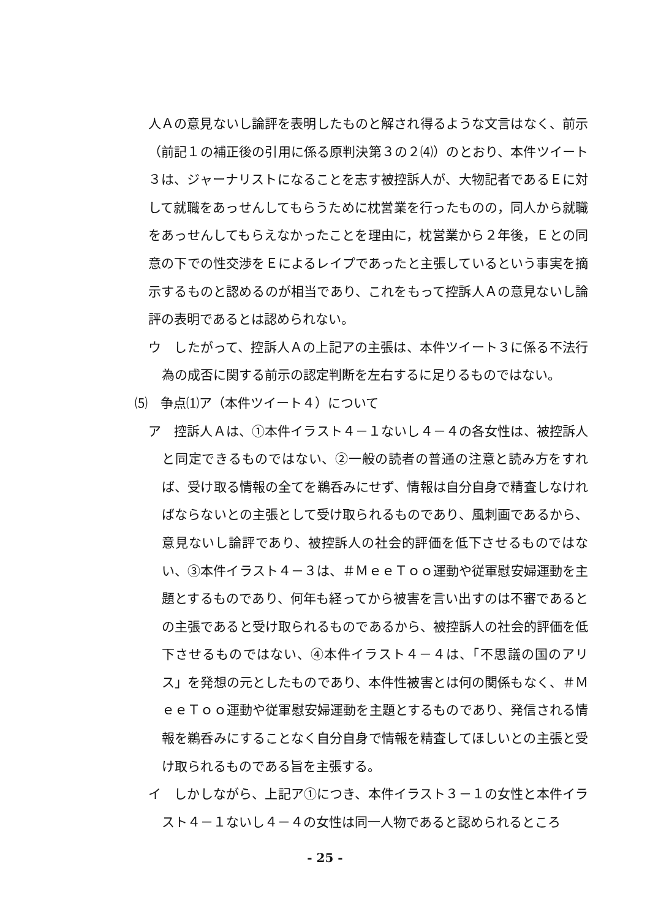人Ａの意見ないし論評を表明したものと解され得るような文言はなく、前示（前記１の補正後の引用に係る原判決第３の２⑷）のとおり、本件ツイート３は、ジャーナリストになることを志す被控訴人が、大物記者であるＥに対して就職をあっせんしてもらうために枕営業を行ったものの，同人から就職をあっせんしてもらえなかったことを理由に，枕営業から２年後，Ｅとの同意の下での性交渉をＥによるレイプであったと主張しているという事実を摘示するものと認めるのが相当であり、これをもって控訴人Ａの意見ないし論評の表明であるとは認められない。
ウ　したがって、控訴人Ａの上記アの主張は、本件ツイート３に係る不法行為の成否に関する前示の認定判断を左右するに足りるものではない。
⑸　争点⑴ア（本件ツイート４）について
ア　控訴人Ａは、①本件イラスト４－１ないし４－４の各女性は、被控訴人と同定できるものではない、②一般の読者の普通の注意と読み方をすれば、受け取る情報の全てを鵜呑みにせず、情報は自分自身で精査しなければならないとの主張として受け取られるものであり、風刺画であるから、意見ないし論評であり、被控訴人の社会的評価を低下させるものではない、③本件イラスト４－３は、＃ＭｅｅＴｏｏ運動や従軍慰安婦運動を主題とするものであり、何年も経ってから被害を言い出すのは不審であるとの主張であると受け取られるものであるから、被控訴人の社会的評価を低下させるものではない、④本件イラスト４－４は、「不思議の国のアリス」を発想の元としたものであり、本件性被害とは何の関係もなく、＃ＭｅｅＴｏｏ運動や従軍慰安婦運動を主題とするものであり、発信される情報を鵜呑みにすることなく自分自身で情報を精査してほしいとの主張と受け取られるものである旨を主張する。
イ　しかしながら、上記ア①につき、本件イラスト３－１の女性と本件イラスト４－１ないし４－４の女性は同一人物であると認められるところ
- 25 -